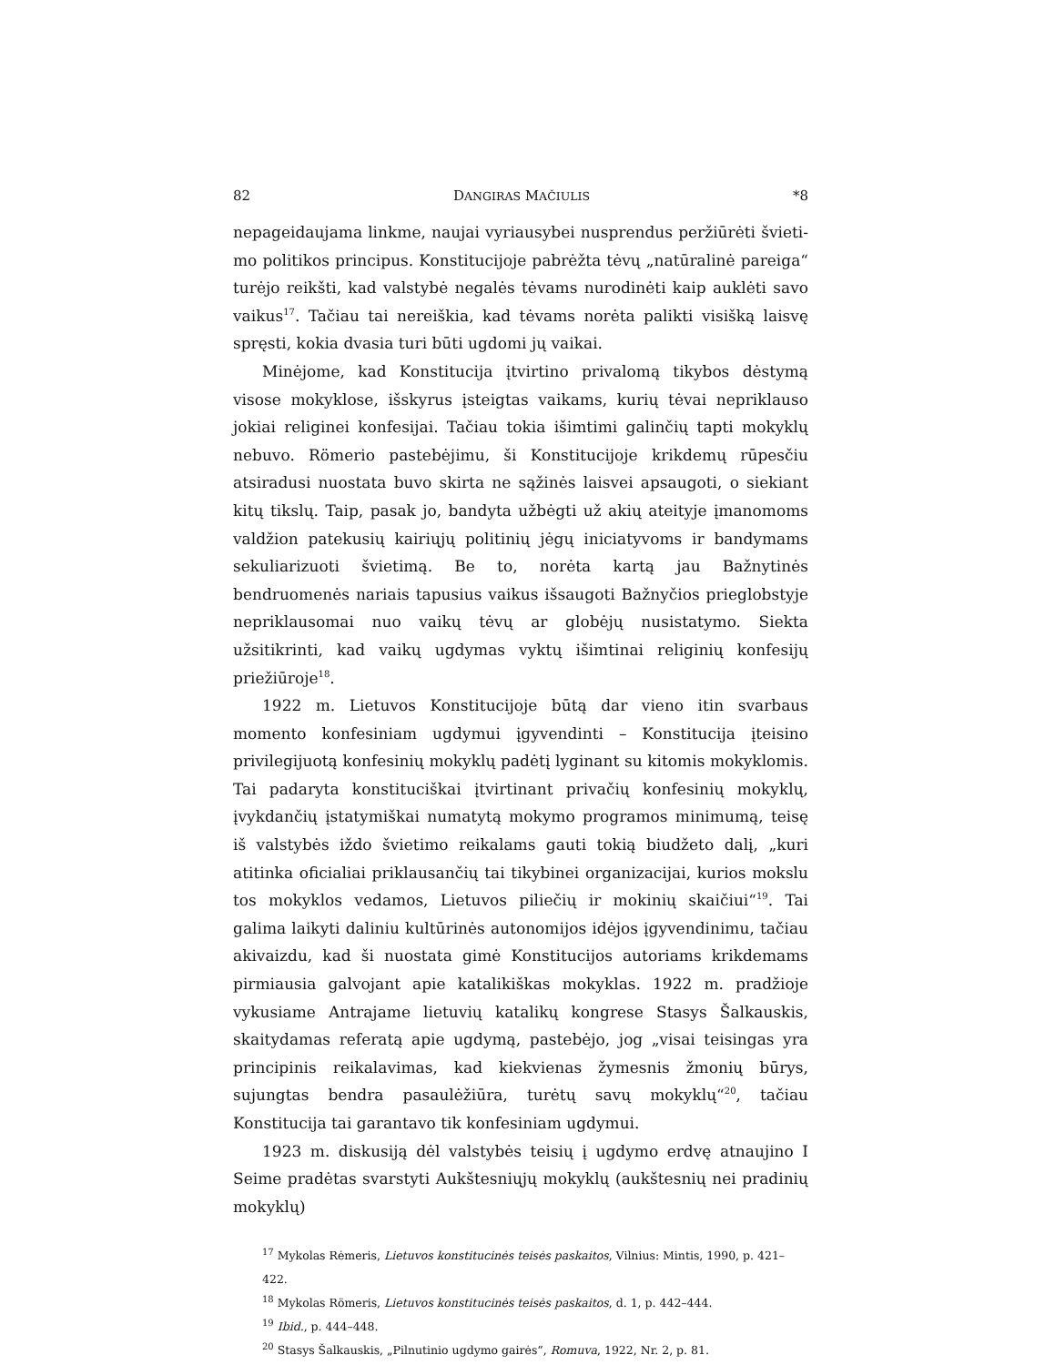82 DANGIRAS MAČIULIS *8
nepageidaujama linkme, naujai vyriausybei nusprendus peržiūrėti švieti­mo politikos principus. Konstitucijoje pabrėžta tėvų „natūralinė pareiga“ turėjo reikšti, kad valstybė negalės tėvams nurodinėti kaip auklėti savo vai­kus<sup>17</sup>. Tačiau tai nereiškia, kad tėvams norėta palikti visišką laisvę spręsti, kokia dvasia turi būti ugdomi jų vaikai.
Minėjome, kad Konstitucija įtvirtino privalomą tikybos dėstymą visose mokyklose, išskyrus įsteigtas vaikams, kurių tėvai nepriklauso jokiai religi­nei konfesijai. Tačiau tokia išimtimi galinčių tapti mokyklų nebuvo. Röme­rio pastebėjimu, ši Konstitucijoje krikdemų rūpesčiu atsiradusi nuostata buvo skirta ne sąžinės laisvei apsaugoti, o siekiant kitų tikslų. Taip, pasak jo, bandyta užbėgti už akių ateityje įmanomoms valdžion patekusių kairių­jų politinių jėgų iniciatyvoms ir bandymams sekuliarizuoti švietimą. Be to, norėta kartą jau Bažnytinės bendruomenės nariais tapusius vaikus išsau­goti Bažnyčios prieglobstyje nepriklausomai nuo vaikų tėvų ar globėjų nu­sistatymo. Siekta užsitikrinti, kad vaikų ugdymas vyktų išimtinai religinių konfesijų priežiūroje<sup>18</sup>.
1922 m. Lietuvos Konstitucijoje būtą dar vieno itin svarbaus momento konfesiniam ugdymui įgyvendinti – Konstitucija įteisino privilegijuotą kon­fesinių mokyklų padėtį lyginant su kitomis mokyklomis. Tai padaryta kons­tituciškai įtvirtinant privačių konfesinių mokyklų, įvykdančių įstatymiškai numatytą mokymo programos minimumą, teisę iš valstybės iždo švieti­mo reikalams gauti tokią biudžeto dalį, „kuri atitinka oficialiai priklau­sančių tai tikybinei organizacijai, kurios mokslu tos mokyklos vedamos, Lietuvos piliečių ir mokinių skaičiui“<sup>19</sup>. Tai galima laikyti daliniu kultūrinės autonomijos idėjos įgyvendinimu, tačiau akivaizdu, kad ši nuostata gimė Konstitucijos autoriams krikdemams pirmiausia galvojant apie katalikiš­kas mokyklas. 1922 m. pradžioje vykusiame Antrajame lietuvių katalikų kongrese Stasys Šalkauskis, skaitydamas referatą apie ugdymą, pastebėjo, jog „visai teisingas yra principinis reikalavimas, kad kiekvienas žymesnis žmonių būrys, sujungtas bendra pasaulėžiūra, turėtų savų mokyklų“<sup>20</sup>, ta­čiau Konstitucija tai garantavo tik konfesiniam ugdymui.
1923 m. diskusiją dėl valstybės teisių į ugdymo erdvę atnaujino I Seime pradėtas svarstyti Aukštesniųjų mokyklų (aukštesnių nei pradinių mokyklų)
<sup>17</sup> Mykolas Rėmeris, Lietuvos konstitucinės teisės paskaitos, Vilnius: Mintis, 1990, p. 421–422.
<sup>18</sup> Mykolas Römeris, Lietuvos konstitucinės teisės paskaitos, d. 1, p. 442–444.
<sup>19</sup> Ibid., p. 444–448.
<sup>20</sup> Stasys Šalkauskis, „Pilnutinio ugdymo gairės“, Romuva, 1922, Nr. 2, p. 81.